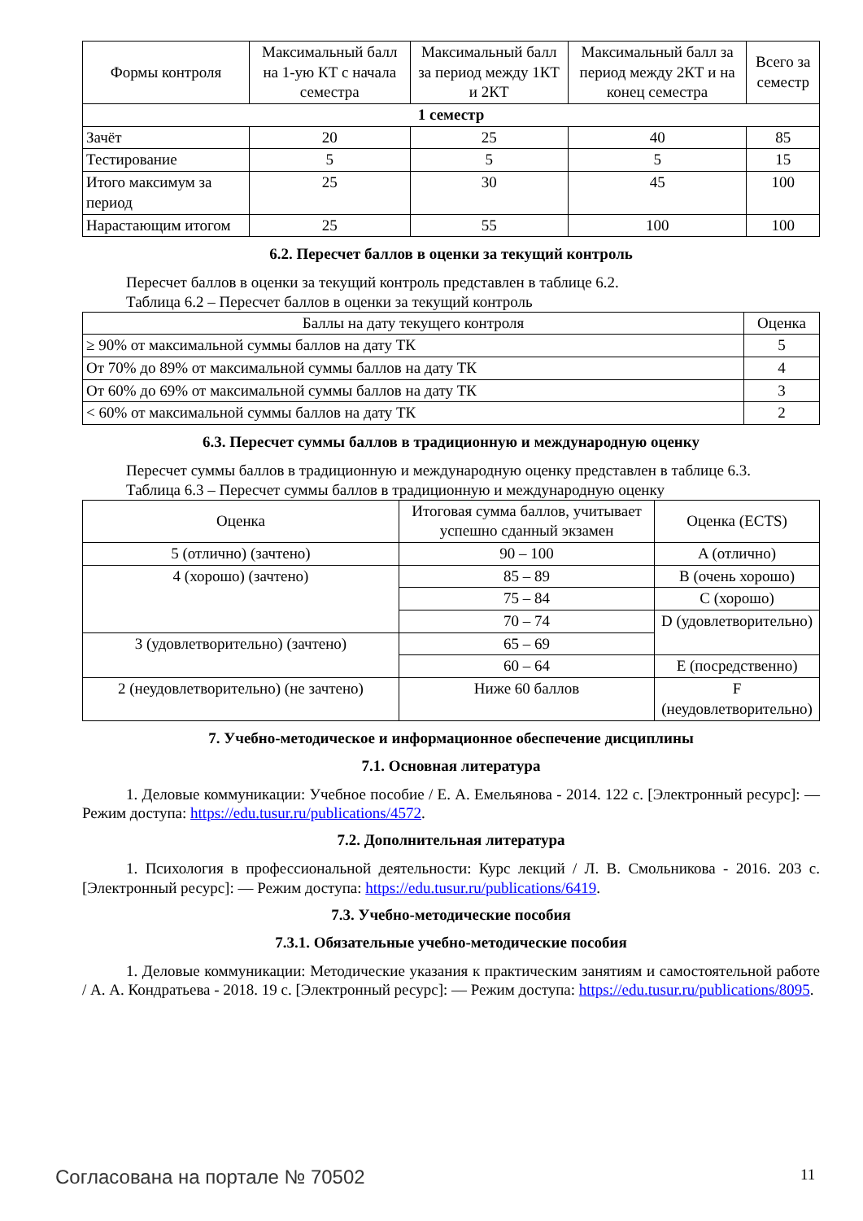| Формы контроля | Максимальный балл на 1-ую КТ с начала семестра | Максимальный балл за период между 1КТ и 2КТ | Максимальный балл за период между 2КТ и на конец семестра | Всего за семестр |
| --- | --- | --- | --- | --- |
| 1 семестр | | | | |
| Зачёт | 20 | 25 | 40 | 85 |
| Тестирование | 5 | 5 | 5 | 15 |
| Итого максимум за период | 25 | 30 | 45 | 100 |
| Нарастающим итогом | 25 | 55 | 100 | 100 |
6.2. Пересчет баллов в оценки за текущий контроль
Пересчет баллов в оценки за текущий контроль представлен в таблице 6.2.
Таблица 6.2 – Пересчет баллов в оценки за текущий контроль
| Баллы на дату текущего контроля | Оценка |
| --- | --- |
| ≥ 90% от максимальной суммы баллов на дату ТК | 5 |
| От 70% до 89% от максимальной суммы баллов на дату ТК | 4 |
| От 60% до 69% от максимальной суммы баллов на дату ТК | 3 |
| < 60% от максимальной суммы баллов на дату ТК | 2 |
6.3. Пересчет суммы баллов в традиционную и международную оценку
Пересчет суммы баллов в традиционную и международную оценку представлен в таблице 6.3.
Таблица 6.3 – Пересчет суммы баллов в традиционную и международную оценку
| Оценка | Итоговая сумма баллов, учитывает успешно сданный экзамен | Оценка (ECTS) |
| --- | --- | --- |
| 5 (отлично) (зачтено) | 90 – 100 | A (отлично) |
| 4 (хорошо) (зачтено) | 85 – 89 | B (очень хорошо) |
| | 75 – 84 | C (хорошо) |
| | 70 – 74 | D (удовлетворительно) |
| 3 (удовлетворительно) (зачтено) | 65 – 69 | |
| | 60 – 64 | E (посредственно) |
| 2 (неудовлетворительно) (не зачтено) | Ниже 60 баллов | F (неудовлетворительно) |
7. Учебно-методическое и информационное обеспечение дисциплины
7.1. Основная литература
1. Деловые коммуникации: Учебное пособие / Е. А. Емельянова - 2014. 122 с. [Электронный ресурс]: — Режим доступа: https://edu.tusur.ru/publications/4572.
7.2. Дополнительная литература
1. Психология в профессиональной деятельности: Курс лекций / Л. В. Смольникова - 2016. 203 с. [Электронный ресурс]: — Режим доступа: https://edu.tusur.ru/publications/6419.
7.3. Учебно-методические пособия
7.3.1. Обязательные учебно-методические пособия
1. Деловые коммуникации: Методические указания к практическим занятиям и самостоятельной работе / А. А. Кондратьева - 2018. 19 с. [Электронный ресурс]: — Режим доступа: https://edu.tusur.ru/publications/8095.
Согласована на портале № 70502 11